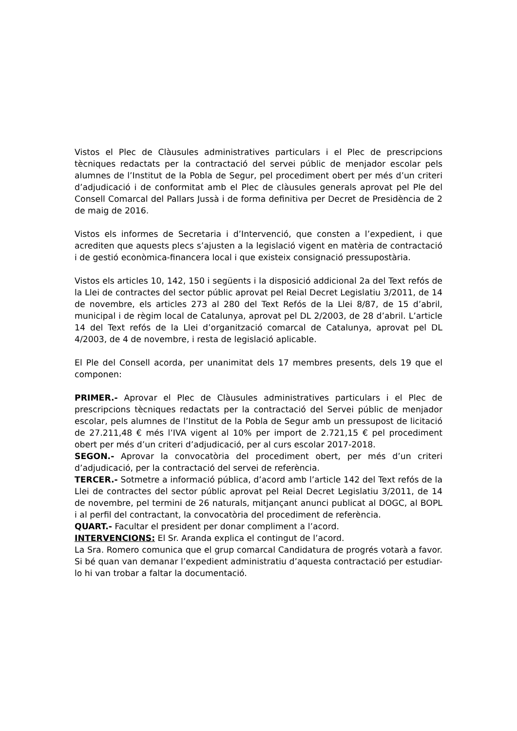Vistos el Plec de Clàusules administratives particulars i el Plec de prescripcions tècniques redactats per la contractació del servei públic de menjador escolar pels alumnes de l’Institut de la Pobla de Segur, pel procediment obert per més d’un criteri d’adjudicació i de conformitat amb el Plec de clàusules generals aprovat pel Ple del Consell Comarcal del Pallars Jussà i de forma definitiva per Decret de Presidència de 2 de maig de 2016.
Vistos els informes de Secretaria i d’Intervenció, que consten a l’expedient, i que acrediten que aquests plecs s’ajusten a la legislació vigent en matèria de contractació i de gestió econòmica-financera local i que existeix consignació pressupostària.
Vistos els articles 10, 142, 150 i següents i la disposició addicional 2a del Text refós de la Llei de contractes del sector públic aprovat pel Reial Decret Legislatiu 3/2011, de 14 de novembre, els articles 273 al 280 del Text Refós de la Llei 8/87, de 15 d’abril, municipal i de règim local de Catalunya, aprovat pel DL 2/2003, de 28 d’abril. L’article 14 del Text refós de la Llei d’organització comarcal de Catalunya, aprovat pel DL 4/2003, de 4 de novembre, i resta de legislació aplicable.
El Ple del Consell acorda, per unanimitat dels 17 membres presents, dels 19 que el componen:
PRIMER.- Aprovar el Plec de Clàusules administratives particulars i el Plec de prescripcions tècniques redactats per la contractació del Servei públic de menjador escolar, pels alumnes de l’Institut de la Pobla de Segur amb un pressupost de licitació de 27.211,48 € més l’IVA vigent al 10% per import de 2.721,15 € pel procediment obert per més d’un criteri d’adjudicació, per al curs escolar 2017-2018.
SEGON.- Aprovar la convocatòria del procediment obert, per més d’un criteri d’adjudicació, per la contractació del servei de referència.
TERCER.- Sotmetre a informació pública, d’acord amb l’article 142 del Text refós de la Llei de contractes del sector públic aprovat pel Reial Decret Legislatiu 3/2011, de 14 de novembre, pel termini de 26 naturals, mitjançant anunci publicat al DOGC, al BOPL i al perfil del contractant, la convocatòria del procediment de referència.
QUART.- Facultar el president per donar compliment a l’acord.
INTERVENCIONS: El Sr. Aranda explica el contingut de l’acord.
La Sra. Romero comunica que el grup comarcal Candidatura de progrés votarà a favor. Si bé quan van demanar l’expedient administratiu d’aquesta contractació per estudiar-lo hi van trobar a faltar la documentació.